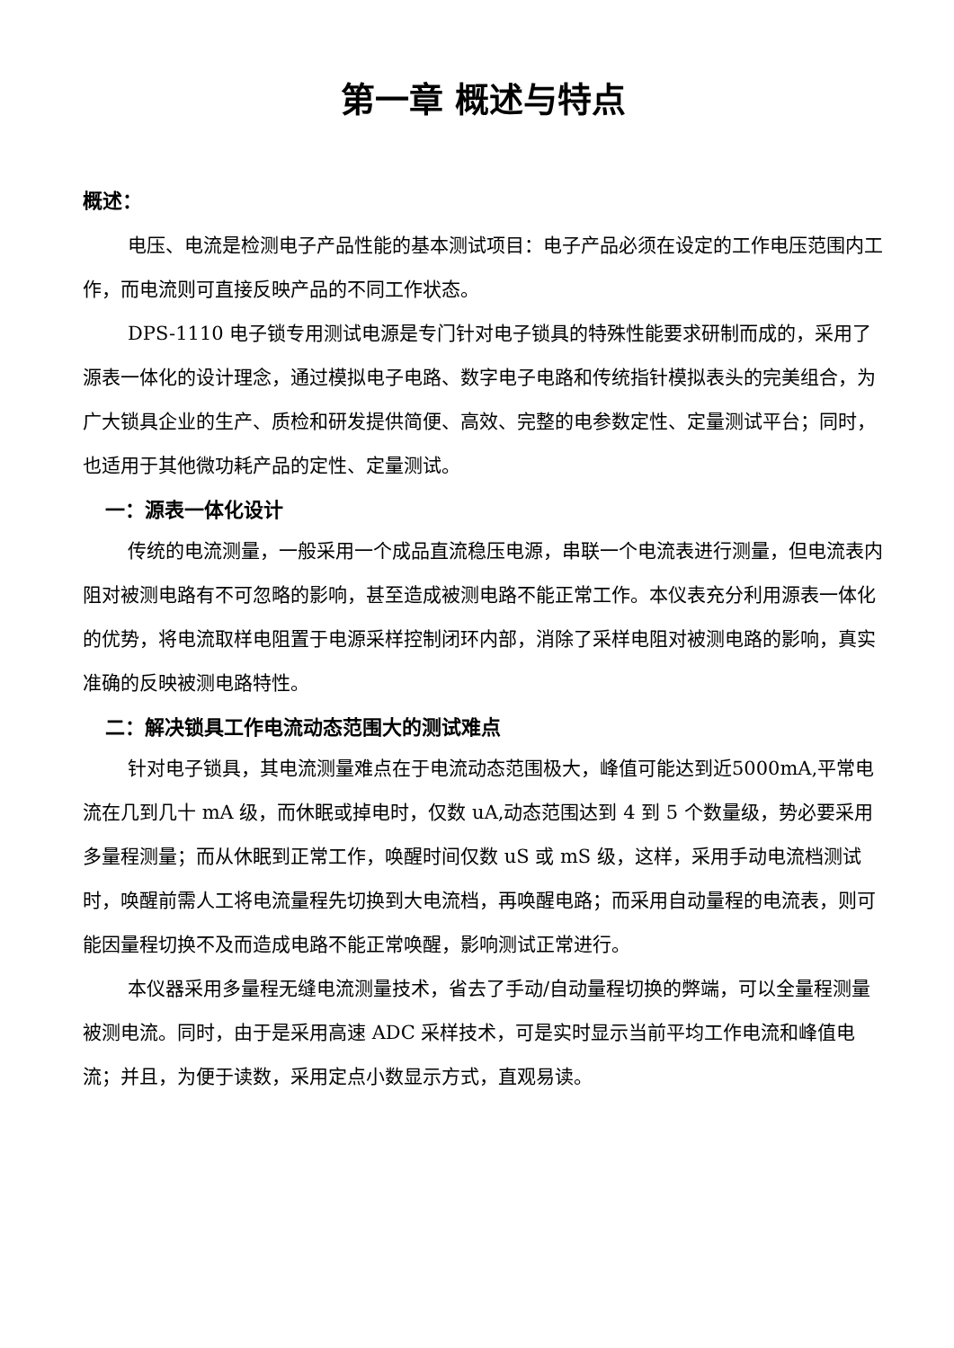第一章 概述与特点
概述：
电压、电流是检测电子产品性能的基本测试项目：电子产品必须在设定的工作电压范围内工作，而电流则可直接反映产品的不同工作状态。
DPS-1110 电子锁专用测试电源是专门针对电子锁具的特殊性能要求研制而成的，采用了源表一体化的设计理念，通过模拟电子电路、数字电子电路和传统指针模拟表头的完美组合，为广大锁具企业的生产、质检和研发提供简便、高效、完整的电参数定性、定量测试平台；同时，也适用于其他微功耗产品的定性、定量测试。
一：源表一体化设计
传统的电流测量，一般采用一个成品直流稳压电源，串联一个电流表进行测量，但电流表内阻对被测电路有不可忽略的影响，甚至造成被测电路不能正常工作。本仪表充分利用源表一体化的优势，将电流取样电阻置于电源采样控制闭环内部，消除了采样电阻对被测电路的影响，真实准确的反映被测电路特性。
二：解决锁具工作电流动态范围大的测试难点
针对电子锁具，其电流测量难点在于电流动态范围极大，峰值可能达到近5000mA,平常电流在几到几十 mA 级，而休眠或掉电时，仅数 uA,动态范围达到 4 到 5 个数量级，势必要采用多量程测量；而从休眠到正常工作，唤醒时间仅数 uS 或 mS 级，这样，采用手动电流档测试时，唤醒前需人工将电流量程先切换到大电流档，再唤醒电路；而采用自动量程的电流表，则可能因量程切换不及而造成电路不能正常唤醒，影响测试正常进行。
本仪器采用多量程无缝电流测量技术，省去了手动/自动量程切换的弊端，可以全量程测量被测电流。同时，由于是采用高速 ADC 采样技术，可是实时显示当前平均工作电流和峰值电流；并且，为便于读数，采用定点小数显示方式，直观易读。